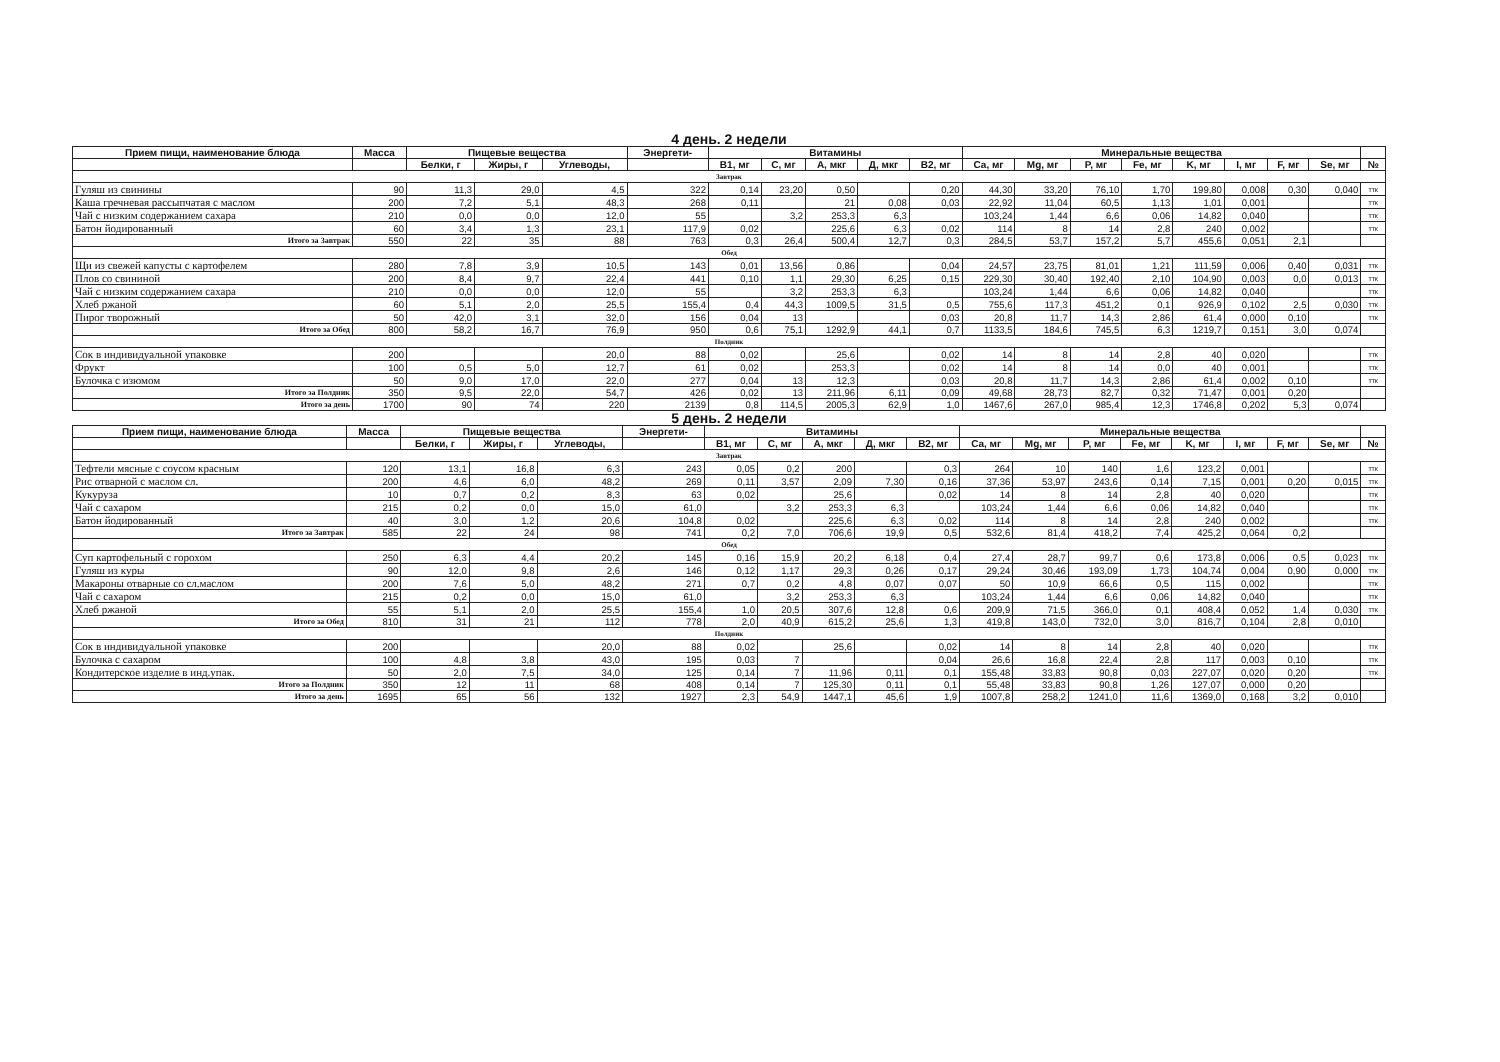4 день. 2 недели
| Прием пищи, наименование блюда | Масса | Пищевые вещества | | | Энергети- | Витамины | | | | | Минеральные вещества | | | | | | | | |
| --- | --- | --- | --- | --- | --- | --- | --- | --- | --- | --- | --- | --- | --- | --- | --- | --- | --- | --- | --- |
| | | Белки, г | Жиры, г | Углеводы, | | B1, мг | C, мг | A, мкг | Д, мкг | B2, мг | Ca, мг | Mg, мг | P, мг | Fe, мг | K, мг | I, мг | F, мг | Se, мг | № |
| Завтрак | | | | | | | | | | | | | | | | | | | |
| Гуляш из свинины | 90 | 11,3 | 29,0 | 4,5 | 322 | 0,14 | 23,20 | 0,50 | | 0,20 | 44,30 | 33,20 | 76,10 | 1,70 | 199,80 | 0,008 | 0,30 | 0,040 | ттк |
| Каша гречневая рассыпчатая с маслом | 200 | 7,2 | 5,1 | 48,3 | 268 | 0,11 | | 21 | 0,08 | 0,03 | 22,92 | 11,04 | 60,5 | 1,13 | 1,01 | 0,001 | | | ттк |
| Чай с низким содержанием сахара | 210 | 0,0 | 0,0 | 12,0 | 55 | | 3,2 | 253,3 | 6,3 | | 103,24 | 1,44 | 6,6 | 0,06 | 14,82 | 0,040 | | | ттк |
| Батон йодированный | 60 | 3,4 | 1,3 | 23,1 | 117,9 | 0,02 | | 225,6 | 6,3 | 0,02 | 114 | 8 | 14 | 2,8 | 240 | 0,002 | | | ттк |
| Итого за Завтрак | 550 | 22 | 35 | 88 | 763 | 0,3 | 26,4 | 500,4 | 12,7 | 0,3 | 284,5 | 53,7 | 157,2 | 5,7 | 455,6 | 0,051 | 2,1 | | |
| Обед | | | | | | | | | | | | | | | | | | | |
| Щи из свежей капусты с картофелем | 280 | 7,8 | 3,9 | 10,5 | 143 | 0,01 | 13,56 | 0,86 | | 0,04 | 24,57 | 23,75 | 81,01 | 1,21 | 111,59 | 0,006 | 0,40 | 0,031 | ттк |
| Плов со свининой | 200 | 8,4 | 9,7 | 22,4 | 441 | 0,10 | 1,1 | 29,30 | 6,25 | 0,15 | 229,30 | 30,40 | 192,40 | 2,10 | 104,90 | 0,003 | 0,0 | 0,013 | ттк |
| Чай с низким содержанием сахара | 210 | 0,0 | 0,0 | 12,0 | 55 | | 3,2 | 253,3 | 6,3 | | 103,24 | 1,44 | 6,6 | 0,06 | 14,82 | 0,040 | | | ттк |
| Хлеб ржаной | 60 | 5,1 | 2,0 | 25,5 | 155,4 | 0,4 | 44,3 | 1009,5 | 31,5 | 0,5 | 755,6 | 117,3 | 451,2 | 0,1 | 926,9 | 0,102 | 2,5 | 0,030 | ттк |
| Пирог творожный | 50 | 42,0 | 3,1 | 32,0 | 156 | 0,04 | 13 | | | 0,03 | 20,8 | 11,7 | 14,3 | 2,86 | 61,4 | 0,000 | 0,10 | | ттк |
| Итого за Обед | 800 | 58,2 | 16,7 | 76,9 | 950 | 0,6 | 75,1 | 1292,9 | 44,1 | 0,7 | 1133,5 | 184,6 | 745,5 | 6,3 | 1219,7 | 0,151 | 3,0 | 0,074 | |
| Полдник | | | | | | | | | | | | | | | | | | | |
| Сок в индивидуальной упаковке | 200 | | | 20,0 | 88 | 0,02 | | 25,6 | | 0,02 | 14 | 8 | 14 | 2,8 | 40 | 0,020 | | | ттк |
| Фрукт | 100 | 0,5 | 5,0 | 12,7 | 61 | 0,02 | | 253,3 | | 0,02 | 14 | 8 | 14 | 0,0 | 40 | 0,001 | | | ттк |
| Булочка с изюмом | 50 | 9,0 | 17,0 | 22,0 | 277 | 0,04 | 13 | 12,3 | | 0,03 | 20,8 | 11,7 | 14,3 | 2,86 | 61,4 | 0,002 | 0,10 | | ттк |
| Итого за Полдник | 350 | 9,5 | 22,0 | 54,7 | 426 | 0,02 | 13 | 211,96 | 6,11 | 0,09 | 49,68 | 28,73 | 82,7 | 0,32 | 71,47 | 0,001 | 0,20 | | |
| Итого за день | 1700 | 90 | 74 | 220 | 2139 | 0,8 | 114,5 | 2005,3 | 62,9 | 1,0 | 1467,6 | 267,0 | 985,4 | 12,3 | 1746,8 | 0,202 | 5,3 | 0,074 | |
5 день. 2 недели
| Прием пищи, наименование блюда | Масса | Пищевые вещества | | | Энергети- | Витамины | | | | | Минеральные вещества | | | | | | | | |
| --- | --- | --- | --- | --- | --- | --- | --- | --- | --- | --- | --- | --- | --- | --- | --- | --- | --- | --- | --- |
| | | Белки, г | Жиры, г | Углеводы, | | B1, мг | C, мг | A, мкг | Д, мкг | B2, мг | Ca, мг | Mg, мг | P, мг | Fe, мг | K, мг | I, мг | F, мг | Se, мг | № |
| Завтрак | | | | | | | | | | | | | | | | | | | |
| Тефтели мясные с соусом красным | 120 | 13,1 | 16,8 | 6,3 | 243 | 0,05 | 0,2 | 200 | | 0,3 | 264 | 10 | 140 | 1,6 | 123,2 | 0,001 | | | ттк |
| Рис отварной с маслом сл. | 200 | 4,6 | 6,0 | 48,2 | 269 | 0,11 | 3,57 | 2,09 | 7,30 | 0,16 | 37,36 | 53,97 | 243,6 | 0,14 | 7,15 | 0,001 | 0,20 | 0,015 | ттк |
| Кукуруза | 10 | 0,7 | 0,2 | 8,3 | 63 | 0,02 | | 25,6 | | 0,02 | 14 | 8 | 14 | 2,8 | 40 | 0,020 | | | ттк |
| Чай с сахаром | 215 | 0,2 | 0,0 | 15,0 | 61,0 | | 3,2 | 253,3 | 6,3 | | 103,24 | 1,44 | 6,6 | 0,06 | 14,82 | 0,040 | | | ттк |
| Батон йодированный | 40 | 3,0 | 1,2 | 20,6 | 104,8 | 0,02 | | 225,6 | 6,3 | 0,02 | 114 | 8 | 14 | 2,8 | 240 | 0,002 | | | ттк |
| Итого за Завтрак | 585 | 22 | 24 | 98 | 741 | 0,2 | 7,0 | 706,6 | 19,9 | 0,5 | 532,6 | 81,4 | 418,2 | 7,4 | 425,2 | 0,064 | 0,2 | | |
| Обед | | | | | | | | | | | | | | | | | | | |
| Суп картофельный с горохом | 250 | 6,3 | 4,4 | 20,2 | 145 | 0,16 | 15,9 | 20,2 | 6,18 | 0,4 | 27,4 | 28,7 | 99,7 | 0,6 | 173,8 | 0,006 | 0,5 | 0,023 | ттк |
| Гуляш из куры | 90 | 12,0 | 9,8 | 2,6 | 146 | 0,12 | 1,17 | 29,3 | 0,26 | 0,17 | 29,24 | 30,46 | 193,09 | 1,73 | 104,74 | 0,004 | 0,90 | 0,000 | ттк |
| Макароны отварные со сл.маслом | 200 | 7,6 | 5,0 | 48,2 | 271 | 0,7 | 0,2 | 4,8 | 0,07 | 0,07 | 50 | 10,9 | 66,6 | 0,5 | 115 | 0,002 | | | ттк |
| Чай с сахаром | 215 | 0,2 | 0,0 | 15,0 | 61,0 | | 3,2 | 253,3 | 6,3 | | 103,24 | 1,44 | 6,6 | 0,06 | 14,82 | 0,040 | | | ттк |
| Хлеб ржаной | 55 | 5,1 | 2,0 | 25,5 | 155,4 | 1,0 | 20,5 | 307,6 | 12,8 | 0,6 | 209,9 | 71,5 | 366,0 | 0,1 | 408,4 | 0,052 | 1,4 | 0,030 | ттк |
| Итого за Обед | 810 | 31 | 21 | 112 | 778 | 2,0 | 40,9 | 615,2 | 25,6 | 1,3 | 419,8 | 143,0 | 732,0 | 3,0 | 816,7 | 0,104 | 2,8 | 0,010 | |
| Полдник | | | | | | | | | | | | | | | | | | | |
| Сок в индивидуальной упаковке | 200 | | | 20,0 | 88 | 0,02 | | 25,6 | | 0,02 | 14 | 8 | 14 | 2,8 | 40 | 0,020 | | | ттк |
| Булочка с сахаром | 100 | 4,8 | 3,8 | 43,0 | 195 | 0,03 | 7 | | | 0,04 | 26,6 | 16,8 | 22,4 | 2,8 | 117 | 0,003 | 0,10 | | ттк |
| Кондитерское изделие в инд.упак. | 50 | 2,0 | 7,5 | 34,0 | 125 | 0,14 | 7 | 11,96 | 0,11 | 0,1 | 155,48 | 33,83 | 90,8 | 0,03 | 227,07 | 0,020 | 0,20 | | ттк |
| Итого за Полдник | 350 | 12 | 11 | 68 | 408 | 0,14 | 7 | 125,30 | 0,11 | 0,1 | 55,48 | 33,83 | 90,8 | 1,26 | 127,07 | 0,000 | 0,20 | | |
| Итого за день | 1695 | 65 | 56 | 132 | 1927 | 2,3 | 54,9 | 1447,1 | 45,6 | 1,9 | 1007,8 | 258,2 | 1241,0 | 11,6 | 1369,0 | 0,168 | 3,2 | 0,010 | |